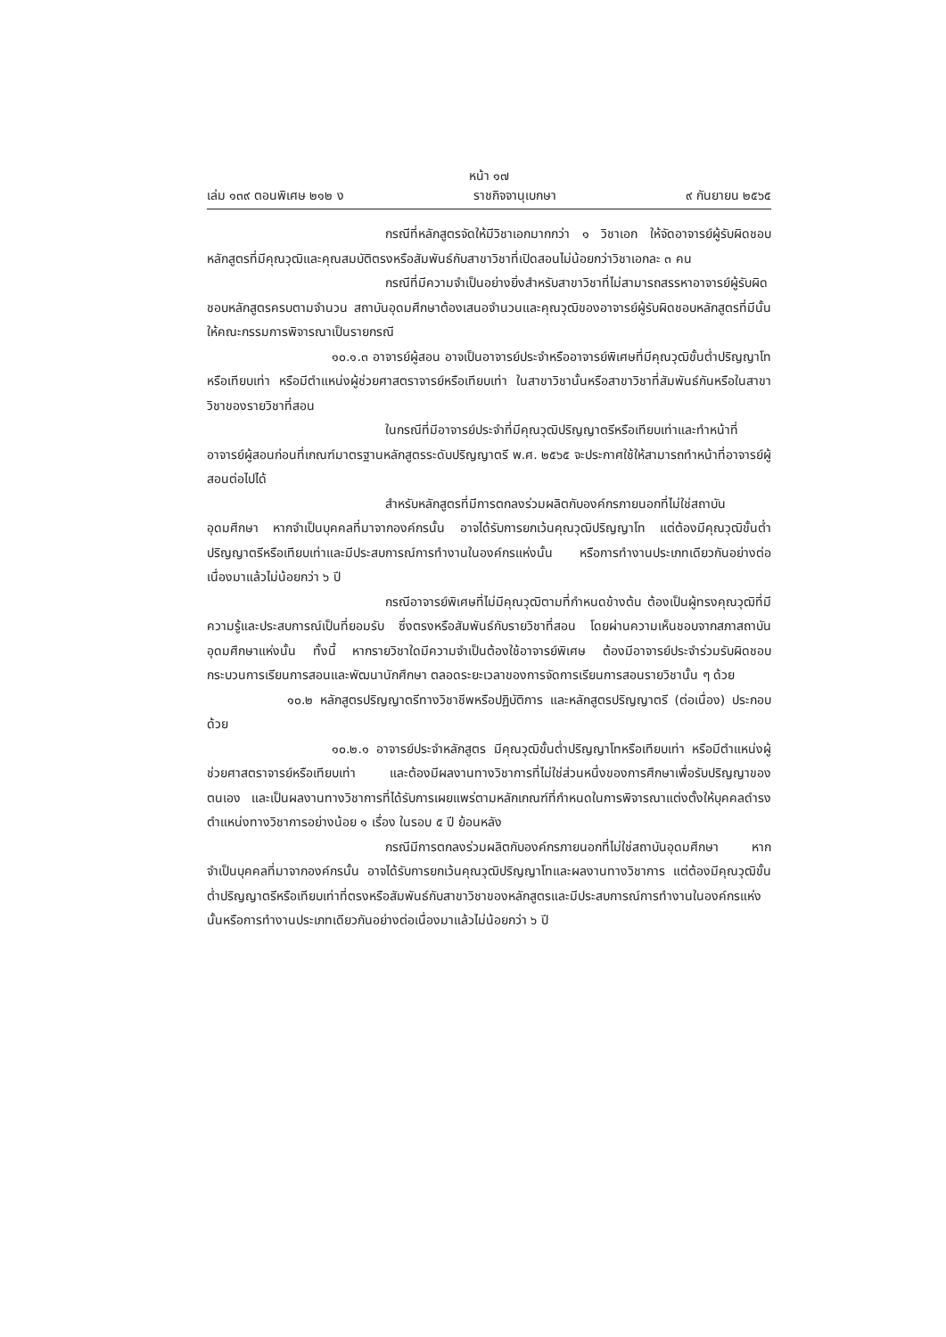หน้า ๑๗
เล่ม ๑๓๙ ตอนพิเศษ ๒๑๒ ง ราชกิจจานุเบกษา ๙ กันยายน ๒๕๖๕
กรณีที่หลักสูตรจัดให้มีวิชาเอกมากกว่า ๑ วิชาเอก ให้จัดอาจารย์ผู้รับผิดชอบหลักสูตรที่มีคุณวุฒิและคุณสมบัติตรงหรือสัมพันธ์กับสาขาวิชาที่เปิดสอนไม่น้อยกว่าวิชาเอกละ ๓ คน
กรณีที่มีความจำเป็นอย่างยิ่งสำหรับสาขาวิชาที่ไม่สามารถสรรหาอาจารย์ผู้รับผิดชอบหลักสูตรครบตามจำนวน สถาบันอุดมศึกษาต้องเสนอจำนวนและคุณวุฒิของอาจารย์ผู้รับผิดชอบหลักสูตรที่มีนั้นให้คณะกรรมการพิจารณาเป็นรายกรณี
๑๐.๑.๓ อาจารย์ผู้สอน อาจเป็นอาจารย์ประจำหรืออาจารย์พิเศษที่มีคุณวุฒิขั้นต่ำปริญญาโทหรือเทียบเท่า หรือมีตำแหน่งผู้ช่วยศาสตราจารย์หรือเทียบเท่า ในสาขาวิชานั้นหรือสาขาวิชาที่สัมพันธ์กันหรือในสาขาวิชาของรายวิชาที่สอน
ในกรณีที่มีอาจารย์ประจำที่มีคุณวุฒิปริญญาตรีหรือเทียบเท่าและทำหน้าที่อาจารย์ผู้สอนก่อนที่เกณฑ์มาตรฐานหลักสูตรระดับปริญญาตรี พ.ศ. ๒๕๖๕ จะประกาศใช้ให้สามารถทำหน้าที่อาจารย์ผู้สอนต่อไปได้
สำหรับหลักสูตรที่มีการตกลงร่วมผลิตกับองค์กรภายนอกที่ไม่ใช่สถาบันอุดมศึกษา หากจำเป็นบุคคลที่มาจากองค์กรนั้น อาจได้รับการยกเว้นคุณวุฒิปริญญาโท แต่ต้องมีคุณวุฒิขั้นต่ำปริญญาตรีหรือเทียบเท่าและมีประสบการณ์การทำงานในองค์กรแห่งนั้น หรือการทำงานประเภทเดียวกันอย่างต่อเนื่องมาแล้วไม่น้อยกว่า ๖ ปี
กรณีอาจารย์พิเศษที่ไม่มีคุณวุฒิตามที่กำหนดข้างต้น ต้องเป็นผู้ทรงคุณวุฒิที่มีความรู้และประสบการณ์เป็นที่ยอมรับ ซึ่งตรงหรือสัมพันธ์กับรายวิชาที่สอน โดยผ่านความเห็นชอบจากสภาสถาบันอุดมศึกษาแห่งนั้น ทั้งนี้ หากรายวิชาใดมีความจำเป็นต้องใช้อาจารย์พิเศษ ต้องมีอาจารย์ประจำร่วมรับผิดชอบกระบวนการเรียนการสอนและพัฒนานักศึกษา ตลอดระยะเวลาของการจัดการเรียนการสอนรายวิชานั้น ๆ ด้วย
๑๐.๒ หลักสูตรปริญญาตรีทางวิชาชีพหรือปฏิบัติการ และหลักสูตรปริญญาตรี (ต่อเนื่อง) ประกอบด้วย
๑๐.๒.๑ อาจารย์ประจำหลักสูตร มีคุณวุฒิขั้นต่ำปริญญาโทหรือเทียบเท่า หรือมีตำแหน่งผู้ช่วยศาสตราจารย์หรือเทียบเท่า และต้องมีผลงานทางวิชาการที่ไม่ใช่ส่วนหนึ่งของการศึกษาเพื่อรับปริญญาของตนเอง และเป็นผลงานทางวิชาการที่ได้รับการเผยแพร่ตามหลักเกณฑ์ที่กำหนดในการพิจารณาแต่งตั้งให้บุคคลดำรงตำแหน่งทางวิชาการอย่างน้อย ๑ เรื่อง ในรอบ ๕ ปี ย้อนหลัง
กรณีมีการตกลงร่วมผลิตกับองค์กรภายนอกที่ไม่ใช่สถาบันอุดมศึกษา หากจำเป็นบุคคลที่มาจากองค์กรนั้น อาจได้รับการยกเว้นคุณวุฒิปริญญาโทและผลงานทางวิชาการ แต่ต้องมีคุณวุฒิขั้นต่ำปริญญาตรีหรือเทียบเท่าที่ตรงหรือสัมพันธ์กับสาขาวิชาของหลักสูตรและมีประสบการณ์การทำงานในองค์กรแห่งนั้นหรือการทำงานประเภทเดียวกันอย่างต่อเนื่องมาแล้วไม่น้อยกว่า ๖ ปี